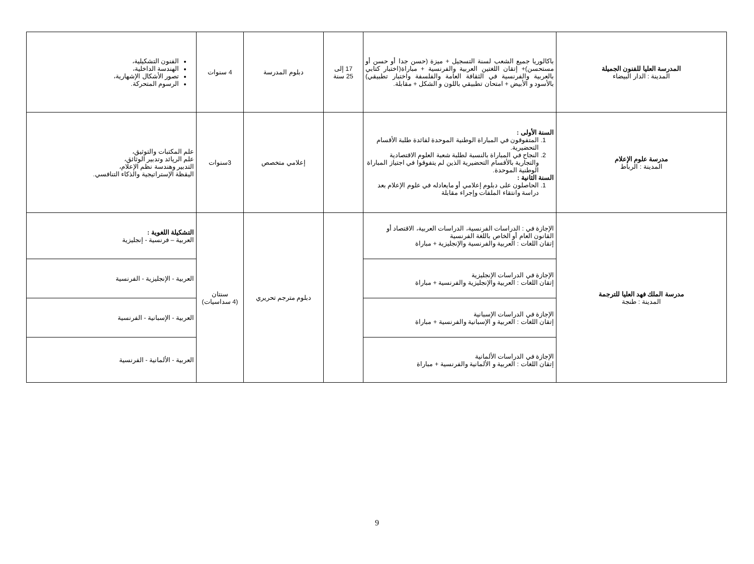| المدرسة العليا للفنون الجميلة المدينة : الدار البيضاء | باكالوريا جميع الشعب لسنة التسجيل + ميزة (حسن جدا أو حسن أو مستحسن)+ إتقان اللغتين العربية والفرنسية + مباراة(اختبار كتابي بالعربية والفرنسية في الثقافة العامة والفلسفة واختبار تطبيقي) بالأسود و الأبيض + امتحان تطبيقي باللون و الشكل + مقابلة. | 17 إلى 25 سنة | دبلوم المدرسة | 4 سنوات | الفنون التشكيلية، الهندسة الداخلية، تصور الأشكال الإشهارية، الرسوم المتحركة. |
| مدرسة علوم الإعلام المدينة : الرباط | السنة الأولى : 1. المتفوقون في المباراة الوطنية الموحدة لفائدة طلبة الأقسام التحضيرية. 2. النجاح في المباراة بالنسبة لطلبة شعبة العلوم الاقتصادية والتجارية بالأقسام التحضيرية الذين لم يتفوقوا في اجتياز المباراة الوطنية الموحدة. السنة الثانية : 1. الحاصلون على دبلوم إعلامي أو مايعادله في علوم الإعلام بعد دراسة وانتقاء الملفات وإجراء مقابلة | | إعلامي متخصص | 3سنوات | علم المكتبات والتوثيق، علم الرپائد وتدبير الوثائق، التدبير وهندسة نظم الإعلام، اليقظة الإستراتيجية والذكاء التنافسي. |
| مدرسة الملك فهد العليا للترجمة المدينة : طنجة | الإجازة في : الدراسات الفرنسية، الدراسات العربية، الاقتصاد أو القانون العام أو الخاص باللغة الفرنسية إتقان اللغات : العربية والفرنسية والإنجليزية + مباراة | | دبلوم مترجم تحريري | سنتان (4 سداسيات) | التشكيلة اللغوية : العربية – فرنسية - إنجليزية |
| | الإجازة في الدراسات الإنجليزية إتقان اللغات : العربية والإنجليزية والفرنسية + مباراة | | | | العربية - الإنجليزية - الفرنسية |
| | الإجازة في الدراسات الإسبانية إتقان اللغات : العربية و الإسبانية والفرنسية + مباراة | | | | العربية - الإسبانية - الفرنسية |
| | الإجازة في الدراسات الألمانية إتقان اللغات : العربية و الألمانية والفرنسية + مباراة | | | | العربية - الألمانية - الفرنسية |
9